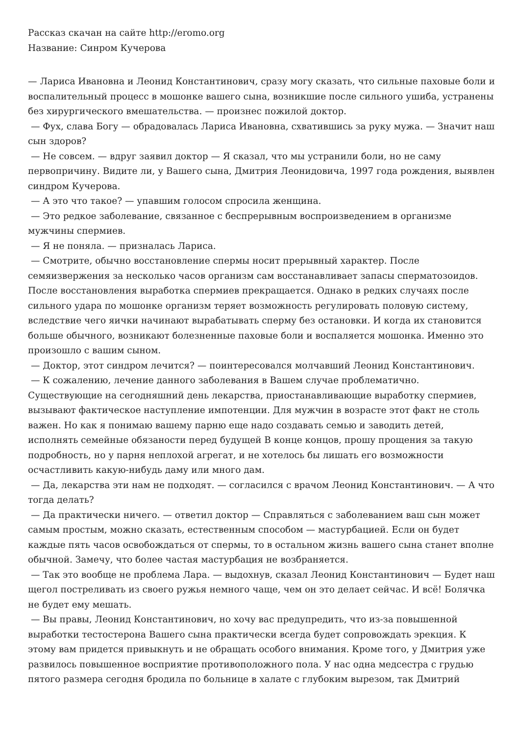Рассказ скачан на сайте http://eromo.org
Название: Синром Кучерова
— Лариса Ивановна и Леонид Константинович, сразу могу сказать, что сильные паховые боли и воспалительный процесс в мошонке вашего сына, возникшие после сильного ушиба, устранены без хирургического вмешательства. — произнес пожилой доктор.
— Фух, слава Богу — обрадовалась Лариса Ивановна, схватившись за руку мужа. — Значит наш сын здоров?
— Не совсем. — вдруг заявил доктор — Я сказал, что мы устранили боли, но не саму первопричину. Видите ли, у Вашего сына, Дмитрия Леонидовича, 1997 года рождения, выявлен синдром Кучерова.
— А это что такое? — упавшим голосом спросила женщина.
— Это редкое заболевание, связанное с беспрерывным воспроизведением в организме мужчины спермиев.
— Я не поняла. — призналась Лариса.
— Смотрите, обычно восстановление спермы носит прерывный характер. После семяизвержения за несколько часов организм сам восстанавливает запасы сперматозоидов. После восстановления выработка спермиев прекращается. Однако в редких случаях после сильного удара по мошонке организм теряет возможность регулировать половую систему, вследствие чего яички начинают вырабатывать сперму без остановки. И когда их становится больше обычного, возникают болезненные паховые боли и воспаляется мошонка. Именно это произошло с вашим сыном.
— Доктор, этот синдром лечится? — поинтересовался молчавший Леонид Константинович.
— К сожалению, лечение данного заболевания в Вашем случае проблематично. Существующие на сегодняшний день лекарства, приостанавливающие выработку спермиев, вызывают фактическое наступление импотенции. Для мужчин в возрасте этот факт не столь важен. Но как я понимаю вашему парню еще надо создавать семью и заводить детей, исполнять семейные обязаности перед будущей В конце концов, прошу прощения за такую подробность, но у парня неплохой агрегат, и не хотелось бы лишать его возможности осчастливить какую-нибудь даму или много дам.
— Да, лекарства эти нам не подходят. — согласился с врачом Леонид Константинович. — А что тогда делать?
— Да практически ничего. — ответил доктор — Справляться с заболеванием ваш сын может самым простым, можно сказать, естественным способом — мастурбацией. Если он будет каждые пять часов освобождаться от спермы, то в остальном жизнь вашего сына станет вполне обычной. Замечу, что более частая мастурбация не возбраняется.
— Так это вообще не проблема Лара. — выдохнув, сказал Леонид Константинович — Будет наш щегол постреливать из своего ружья немного чаще, чем он это делает сейчас. И всё! Болячка не будет ему мешать.
— Вы правы, Леонид Константинович, но хочу вас предупредить, что из-за повышенной выработки тестостерона Вашего сына практически всегда будет сопровождать эрекция. К этому вам придется привыкнуть и не обращать особого внимания. Кроме того, у Дмитрия уже развилось повышенное восприятие противоположного пола. У нас одна медсестра с грудью пятого размера сегодня бродила по больнице в халате с глубоким вырезом, так Дмитрий